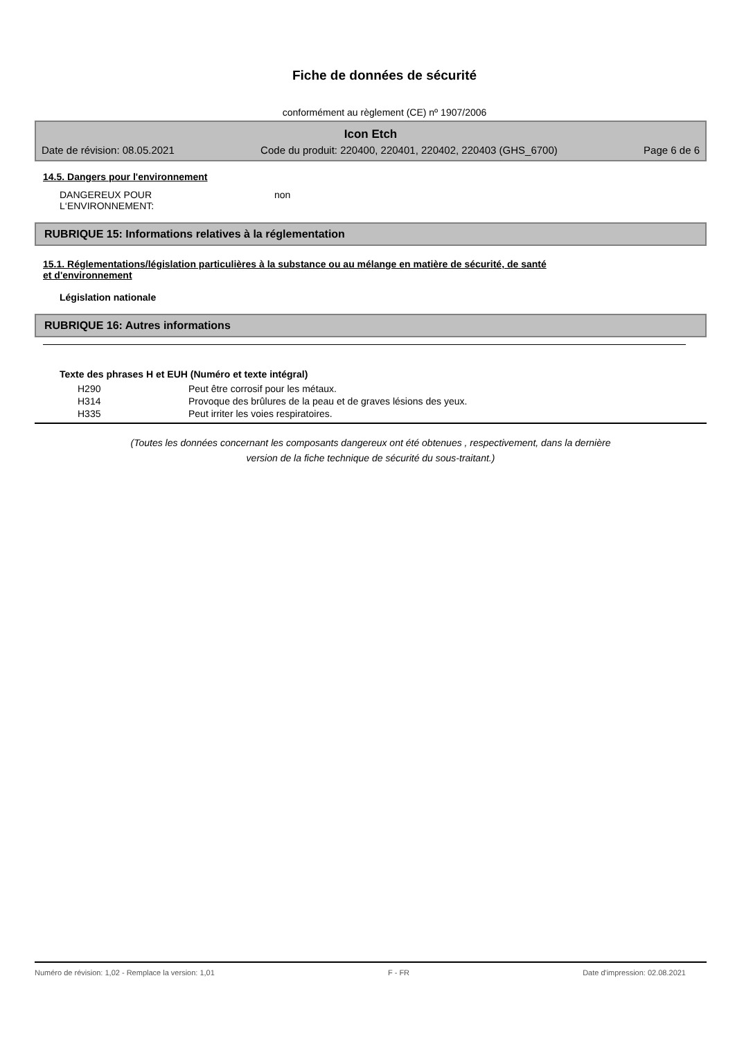Fiche de données de sécurité
conformément au règlement (CE) nº 1907/2006
Icon Etch
Date de révision: 08.05.2021 Code du produit: 220400, 220401, 220402, 220403 (GHS_6700) Page 6 de 6
14.5. Dangers pour l'environnement
DANGEREUX POUR
L‘ENVIRONNEMENT:
non
RUBRIQUE 15: Informations relatives à la réglementation
15.1. Réglementations/législation particulières à la substance ou au mélange en matière de sécurité, de santé
et d'environnement
Législation nationale
RUBRIQUE 16: Autres informations
Texte des phrases H et EUH (Numéro et texte intégral)
| H290 | Peut être corrosif pour les métaux. |
| H314 | Provoque des brûlures de la peau et de graves lésions des yeux. |
| H335 | Peut irriter les voies respiratoires. |
(Toutes les données concernant les composants dangereux ont été obtenues , respectivement, dans la dernière
version de la fiche technique de sécurité du sous-traitant.)
Numéro de révision: 1,02 - Remplace la version: 1,01 F - FR Date d'impression: 02.08.2021